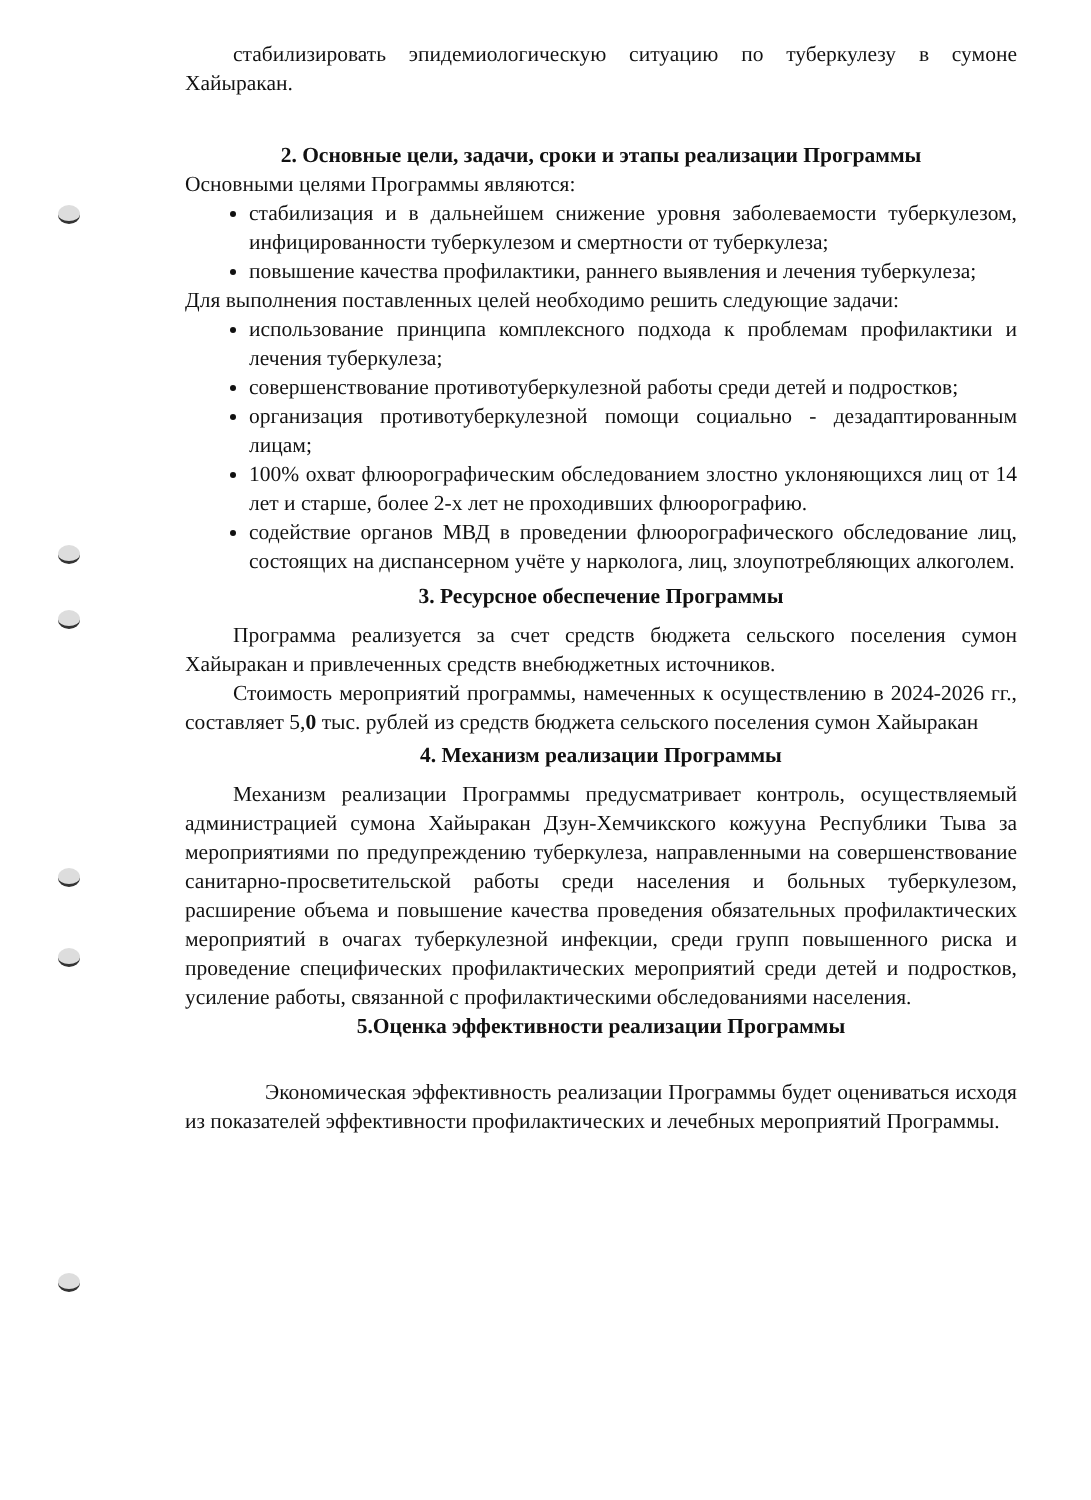стабилизировать эпидемиологическую ситуацию по туберкулезу в сумоне Хайыракан.
2. Основные цели, задачи, сроки и этапы реализации Программы
Основными целями Программы являются:
стабилизация и в дальнейшем снижение уровня заболеваемости туберкулезом, инфицированности туберкулезом и смертности от туберкулеза;
повышение качества профилактики, раннего выявления и лечения туберкулеза;
Для выполнения поставленных целей необходимо решить следующие задачи:
использование принципа комплексного подхода к проблемам профилактики и лечения туберкулеза;
совершенствование противотуберкулезной работы среди детей и подростков;
организация противотуберкулезной помощи социально - дезадаптированным лицам;
100% охват флюорографическим обследованием злостно уклоняющихся лиц от 14 лет и старше, более 2-х лет не проходивших флюорографию.
содействие органов МВД в проведении флюорографического обследование лиц, состоящих на диспансерном учёте у нарколога, лиц, злоупотребляющих алкоголем.
3. Ресурсное обеспечение Программы
Программа реализуется за счет средств бюджета сельского поселения сумон Хайыракан и привлеченных средств внебюджетных источников.
Стоимость мероприятий программы, намеченных к осуществлению в 2024-2026 гг., составляет 5,0 тыс. рублей из средств бюджета сельского поселения сумон Хайыракан
4. Механизм реализации Программы
Механизм реализации Программы предусматривает контроль, осуществляемый администрацией сумона Хайыракан Дзун-Хемчикского кожууна Республики Тыва за мероприятиями по предупреждению туберкулеза, направленными на совершенствование санитарно-просветительской работы среди населения и больных туберкулезом, расширение объема и повышение качества проведения обязательных профилактических мероприятий в очагах туберкулезной инфекции, среди групп повышенного риска и проведение специфических профилактических мероприятий среди детей и подростков, усиление работы, связанной с профилактическими обследованиями населения.
5.Оценка эффективности реализации Программы
Экономическая эффективность реализации Программы будет оцениваться исходя из показателей эффективности профилактических и лечебных мероприятий Программы.